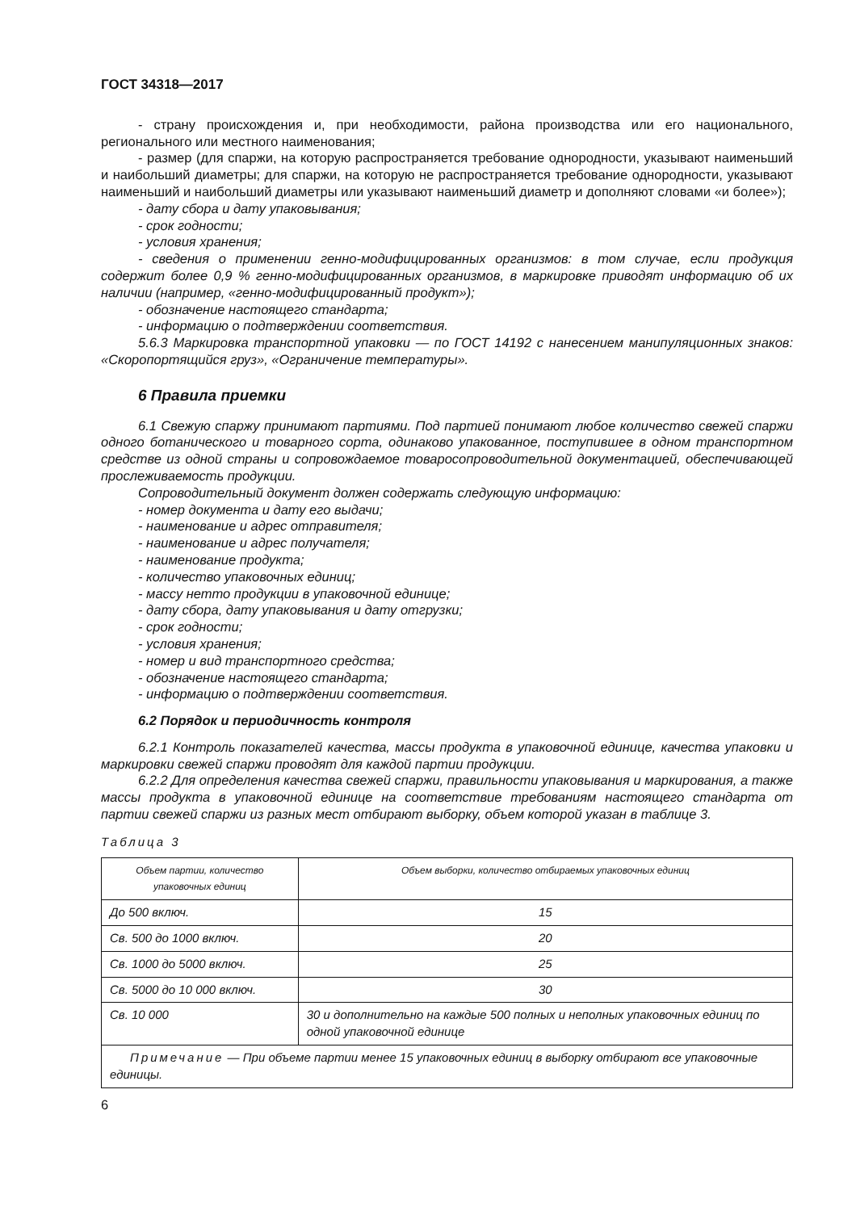ГОСТ 34318—2017
- страну происхождения и, при необходимости, района производства или его национального, регионального или местного наименования;
- размер (для спаржи, на которую распространяется требование однородности, указывают наименьший и наибольший диаметры; для спаржи, на которую не распространяется требование однородности, указывают наименьший и наибольший диаметры или указывают наименьший диаметр и дополняют словами «и более»);
- дату сбора и дату упаковывания;
- срок годности;
- условия хранения;
- сведения о применении генно-модифицированных организмов: в том случае, если продукция содержит более 0,9 % генно-модифицированных организмов, в маркировке приводят информацию об их наличии (например, «генно-модифицированный продукт»);
- обозначение настоящего стандарта;
- информацию о подтверждении соответствия.
5.6.3 Маркировка транспортной упаковки — по ГОСТ 14192 с нанесением манипуляционных знаков: «Скоропортящийся груз», «Ограничение температуры».
6 Правила приемки
6.1 Свежую спаржу принимают партиями. Под партией понимают любое количество свежей спаржи одного ботанического и товарного сорта, одинаково упакованное, поступившее в одном транспортном средстве из одной страны и сопровождаемое товаросопроводительной документацией, обеспечивающей прослеживаемость продукции.
Сопроводительный документ должен содержать следующую информацию:
- номер документа и дату его выдачи;
- наименование и адрес отправителя;
- наименование и адрес получателя;
- наименование продукта;
- количество упаковочных единиц;
- массу нетто продукции в упаковочной единице;
- дату сбора, дату упаковывания и дату отгрузки;
- срок годности;
- условия хранения;
- номер и вид транспортного средства;
- обозначение настоящего стандарта;
- информацию о подтверждении соответствия.
6.2 Порядок и периодичность контроля
6.2.1 Контроль показателей качества, массы продукта в упаковочной единице, качества упаковки и маркировки свежей спаржи проводят для каждой партии продукции.
6.2.2 Для определения качества свежей спаржи, правильности упаковывания и маркирования, а также массы продукта в упаковочной единице на соответствие требованиям настоящего стандарта от партии свежей спаржи из разных мест отбирают выборку, объем которой указан в таблице 3.
Таблица 3
| Объем партии, количество упаковочных единиц | Объем выборки, количество отбираемых упаковочных единиц |
| --- | --- |
| До 500 включ. | 15 |
| Св. 500 до 1000 включ. | 20 |
| Св. 1000 до 5000 включ. | 25 |
| Св. 5000 до 10 000 включ. | 30 |
| Св. 10 000 | 30 и дополнительно на каждые 500 полных и неполных упаковочных единиц по одной упаковочной единице |
| Примечание — При объеме партии менее 15 упаковочных единиц в выборку отбирают все упаковочные единицы. | |
6